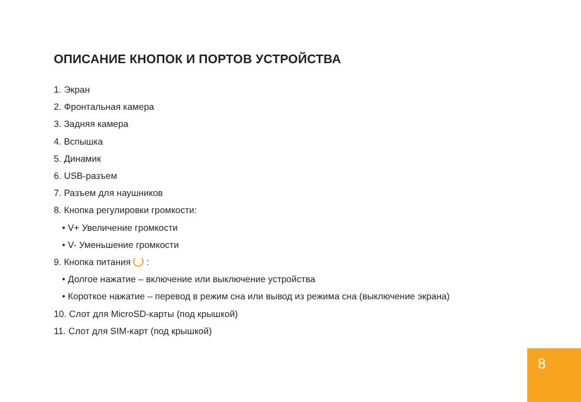ОПИСАНИЕ КНОПОК И ПОРТОВ УСТРОЙСТВА
1. Экран
2. Фронтальная камера
3. Задняя камера
4. Вспышка
5. Динамик
6. USB-разъем
7. Разъем для наушников
8. Кнопка регулировки громкости:
• V+ Увеличение громкости
• V- Уменьшение громкости
9. Кнопка питания :
• Долгое нажатие – включение или выключение устройства
• Короткое нажатие – перевод в режим сна или вывод из режима сна (выключение экрана)
10. Слот для MicroSD-карты (под крышкой)
11. Слот для SIM-карт (под крышкой)
8